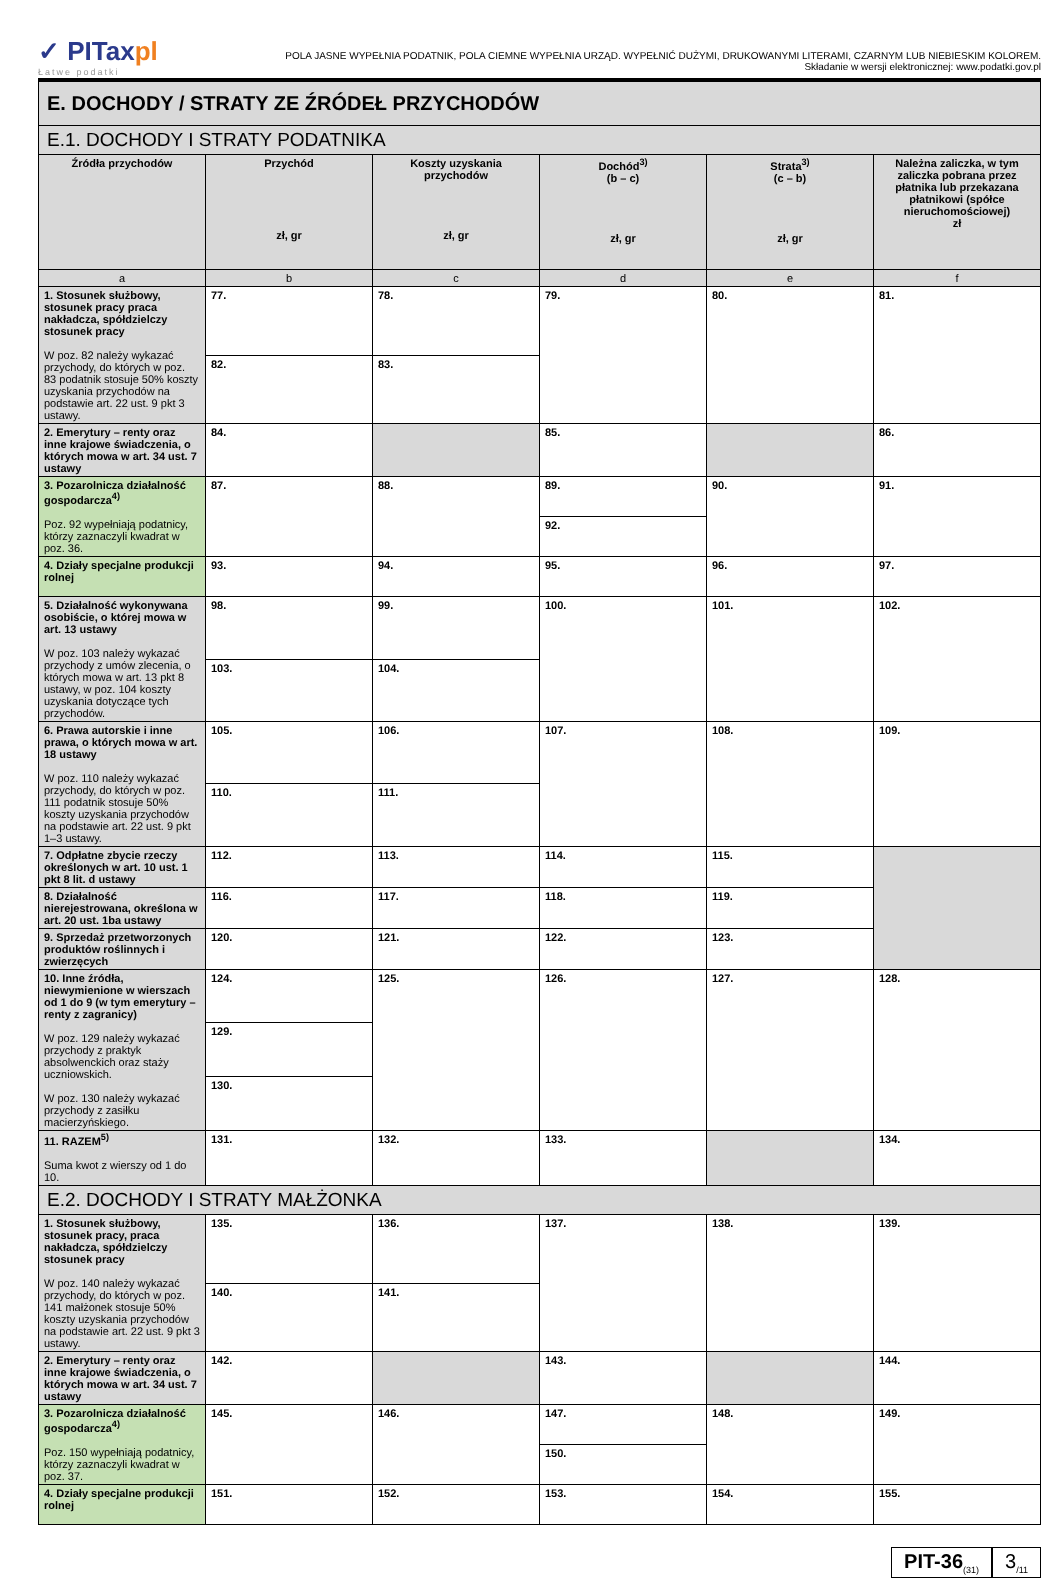✓ PITaxpl
Łatwe podatki
POLA JASNE WYPEŁNIA PODATNIK, POLA CIEMNE WYPEŁNIA URZĄD. WYPEŁNIĆ DUŻYMI, DRUKOWANYMI LITERAMI, CZARNYM LUB NIEBIESKIM KOLOREM.
Składanie w wersji elektronicznej: www.podatki.gov.pl
| E. DOCHODY / STRATY ZE ŹRÓDEŁ PRZYCHODÓW | | | | | |
| E.1. DOCHODY I STRATY PODATNIKA | | | | | |
| Źródła przychodów | Przychód zł, gr | Koszty uzyskania przychodów zł, gr | Dochód<sup>3)</sup> (b – c) zł, gr | Strata<sup>3)</sup> (c – b) zł, gr | Należna zaliczka, w tym zaliczka pobrana przez płatnika lub przekazana płatnikowi (spółce nieruchomościowej) zł |
| a | b | c | d | e | f |
| 1. Stosunek służbowy, stosunek pracy praca nakładcza, spółdzielczy stosunek pracy W poz. 82 należy wykazać przychody, do których w poz. 83 podatnik stosuje 50% koszty uzyskania przychodów na podstawie art. 22 ust. 9 pkt 3 ustawy. | 77. | 78. | 79. | 80. | 81. |
| | 82. | 83. | | | |
| 2. Emerytury – renty oraz inne krajowe świadczenia, o których mowa w art. 34 ust. 7 ustawy | 84. | | 85. | | 86. |
| 3. Pozarolnicza działalność gospodarcza<sup>4)</sup> Poz. 92 wypełniają podatnicy, którzy zaznaczyli kwadrat w poz. 36. | 87. | 88. | 89. | 90. | 91. |
| | | | 92. | | |
| 4. Działy specjalne produkcji rolnej | 93. | 94. | 95. | 96. | 97. |
| 5. Działalność wykonywana osobiście, o której mowa w art. 13 ustawy W poz. 103 należy wykazać przychody z umów zlecenia, o których mowa w art. 13 pkt 8 ustawy, w poz. 104 koszty uzyskania dotyczące tych przychodów. | 98. | 99. | 100. | 101. | 102. |
| | 103. | 104. | | | |
| 6. Prawa autorskie i inne prawa, o których mowa w art. 18 ustawy W poz. 110 należy wykazać przychody, do których w poz. 111 podatnik stosuje 50% koszty uzyskania przychodów na podstawie art. 22 ust. 9 pkt 1–3 ustawy. | 105. | 106. | 107. | 108. | 109. |
| | 110. | 111. | | | |
| 7. Odpłatne zbycie rzeczy określonych w art. 10 ust. 1 pkt 8 lit. d ustawy | 112. | 113. | 114. | 115. | |
| 8. Działalność nierejestrowana, określona w art. 20 ust. 1ba ustawy | 116. | 117. | 118. | 119. | |
| 9. Sprzedaż przetworzonych produktów roślinnych i zwierzęcych | 120. | 121. | 122. | 123. | |
| 10. Inne źródła, niewymienione w wierszach od 1 do 9 (w tym emerytury – renty z zagranicy) W poz. 129 należy wykazać przychody z praktyk absolwenckich oraz staży uczniowskich. W poz. 130 należy wykazać przychody z zasiłku macierzyńskiego. | 124. | 125. | 126. | 127. | 128. |
| | 129. | | | | |
| | 130. | | | | |
| 11. RAZEM<sup>5)</sup> Suma kwot z wierszy od 1 do 10. | 131. | 132. | 133. | | 134. |
| E.2. DOCHODY I STRATY MAŁŻONKA | | | | | |
| 1. Stosunek służbowy, stosunek pracy, praca nakładcza, spółdzielczy stosunek pracy W poz. 140 należy wykazać przychody, do których w poz. 141 małżonek stosuje 50% koszty uzyskania przychodów na podstawie art. 22 ust. 9 pkt 3 ustawy. | 135. | 136. | 137. | 138. | 139. |
| | 140. | 141. | | | |
| 2. Emerytury – renty oraz inne krajowe świadczenia, o których mowa w art. 34 ust. 7 ustawy | 142. | | 143. | | 144. |
| 3. Pozarolnicza działalność gospodarcza<sup>4)</sup> Poz. 150 wypełniają podatnicy, którzy zaznaczyli kwadrat w poz. 37. | 145. | 146. | 147. | 148. | 149. |
| | | | 150. | | |
| 4. Działy specjalne produkcji rolnej | 151. | 152. | 153. | 154. | 155. |
PIT-36<sub>(31)</sub>
3<sub>/11</sub>